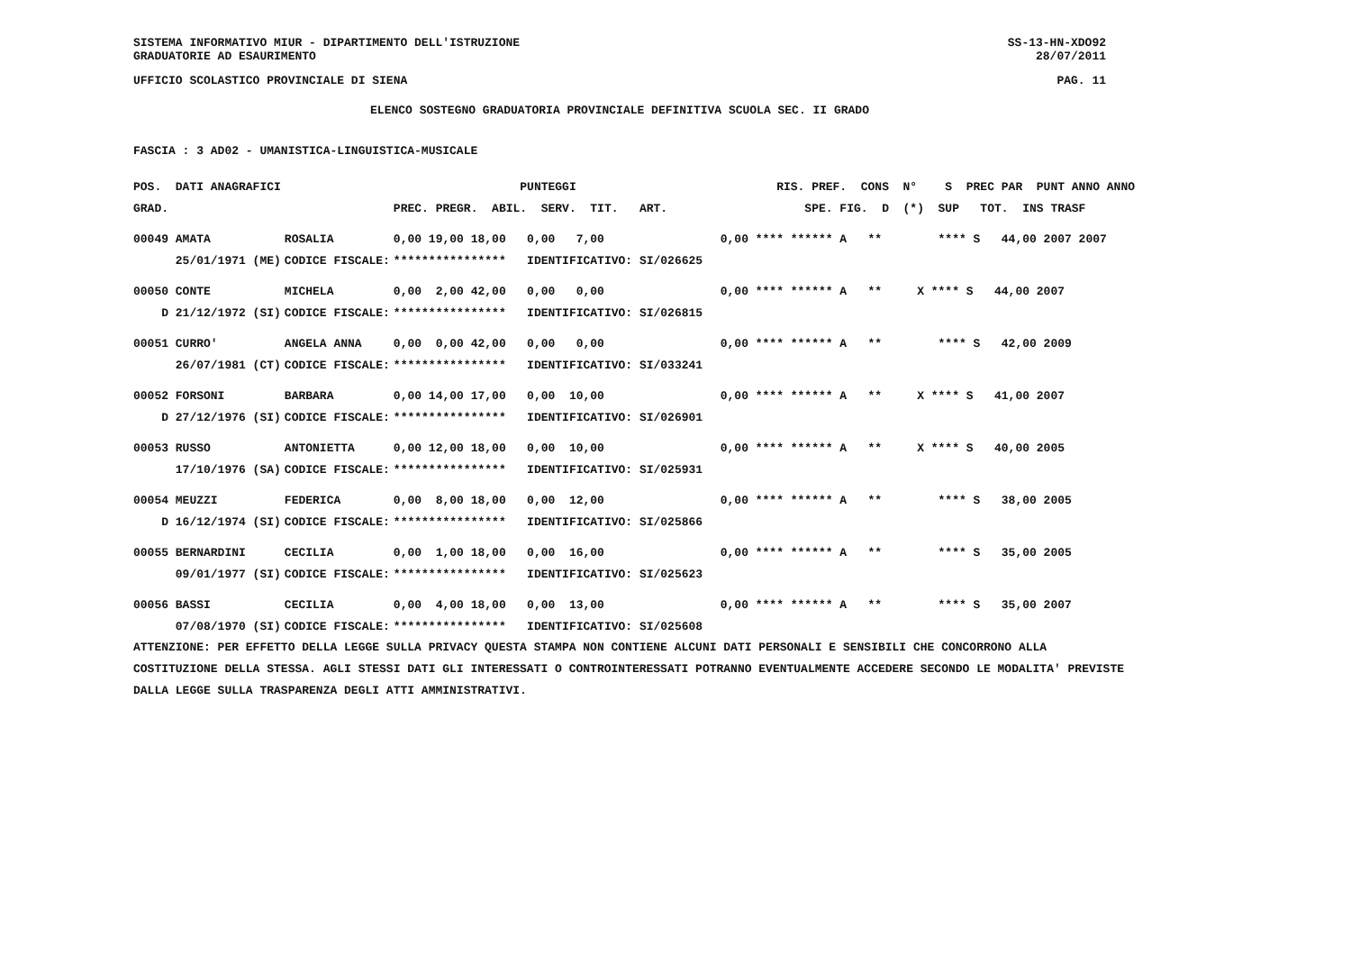SISTEMA INFORMATIVO MIUR - DIPARTIMENTO DELL'ISTRUZIONE SS-13-HN-XDO92
GRADUATORIE AD ESAURIMENTO 28/07/2011
UFFICIO SCOLASTICO PROVINCIALE DI SIENA PAG. 11
ELENCO SOSTEGNO GRADUATORIA PROVINCIALE DEFINITIVA SCUOLA SEC. II GRADO
FASCIA : 3 AD02 - UMANISTICA-LINGUISTICA-MUSICALE
| POS. DATI ANAGRAFICI | | PUNTEGGI | RIS. PREF. CONS N° S PREC PAR PUNT ANNO ANNO |
| --- | --- | --- | --- |
| GRAD. | | PREC. PREGR. ABIL. SERV. TIT. ART. | SPE. FIG. D (*) SUP TOT. INS TRASF |
| 00049 AMATA | ROSALIA | 0,00 19,00 18,00 0,00 7,00 | 0,00 **** ****** A ** **** S 44,00 2007 2007 |
| 25/01/1971 (ME) | CODICE FISCALE: | **************** IDENTIFICATIVO: SI/026625 | |
| 00050 CONTE | MICHELA | 0,00 2,00 42,00 0,00 0,00 | 0,00 **** ****** A ** X **** S 44,00 2007 |
| D 21/12/1972 (SI) | CODICE FISCALE: | **************** IDENTIFICATIVO: SI/026815 | |
| 00051 CURRO' | ANGELA ANNA | 0,00 0,00 42,00 0,00 0,00 | 0,00 **** ****** A ** **** S 42,00 2009 |
| 26/07/1981 (CT) | CODICE FISCALE: | **************** IDENTIFICATIVO: SI/033241 | |
| 00052 FORSONI | BARBARA | 0,00 14,00 17,00 0,00 10,00 | 0,00 **** ****** A ** X **** S 41,00 2007 |
| D 27/12/1976 (SI) | CODICE FISCALE: | **************** IDENTIFICATIVO: SI/026901 | |
| 00053 RUSSO | ANTONIETTA | 0,00 12,00 18,00 0,00 10,00 | 0,00 **** ****** A ** X **** S 40,00 2005 |
| 17/10/1976 (SA) | CODICE FISCALE: | **************** IDENTIFICATIVO: SI/025931 | |
| 00054 MEUZZI | FEDERICA | 0,00 8,00 18,00 0,00 12,00 | 0,00 **** ****** A ** **** S 38,00 2005 |
| D 16/12/1974 (SI) | CODICE FISCALE: | **************** IDENTIFICATIVO: SI/025866 | |
| 00055 BERNARDINI | CECILIA | 0,00 1,00 18,00 0,00 16,00 | 0,00 **** ****** A ** **** S 35,00 2005 |
| 09/01/1977 (SI) | CODICE FISCALE: | **************** IDENTIFICATIVO: SI/025623 | |
| 00056 BASSI | CECILIA | 0,00 4,00 18,00 0,00 13,00 | 0,00 **** ****** A ** **** S 35,00 2007 |
| 07/08/1970 (SI) | CODICE FISCALE: | **************** IDENTIFICATIVO: SI/025608 | |
ATTENZIONE: PER EFFETTO DELLA LEGGE SULLA PRIVACY QUESTA STAMPA NON CONTIENE ALCUNI DATI PERSONALI E SENSIBILI CHE CONCORRONO ALLA COSTITUZIONE DELLA STESSA. AGLI STESSI DATI GLI INTERESSATI O CONTROINTERESSATI POTRANNO EVENTUALMENTE ACCEDERE SECONDO LE MODALITA' PREVISTE DALLA LEGGE SULLA TRASPARENZA DEGLI ATTI AMMINISTRATIVI.